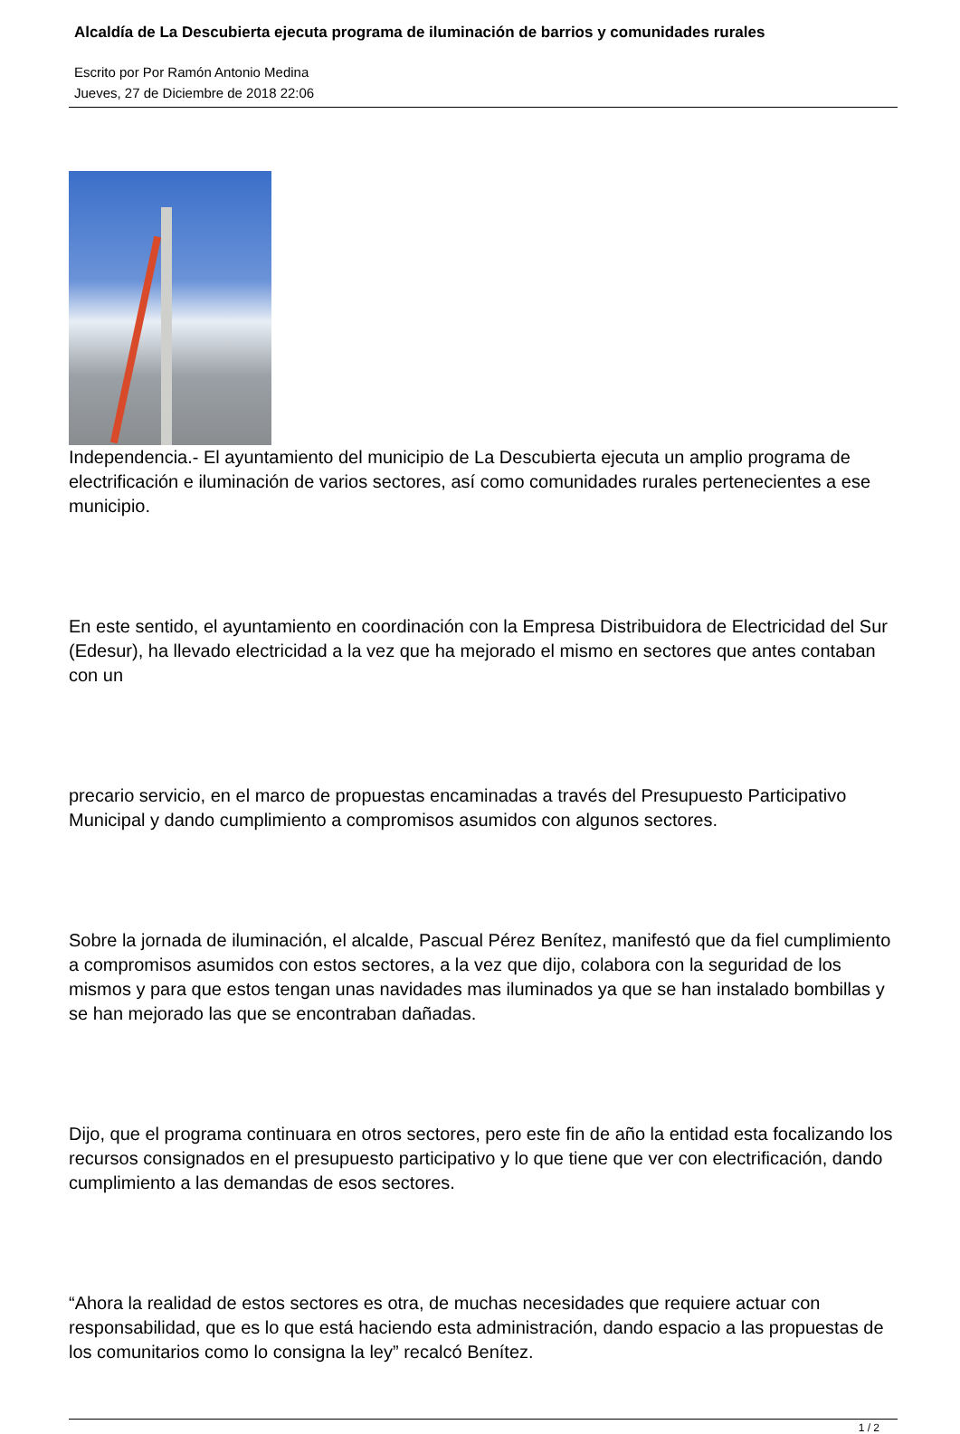Alcaldía de La Descubierta ejecuta programa de iluminación de barrios y comunidades rurales
Escrito por Por Ramón Antonio Medina
Jueves, 27 de Diciembre de 2018 22:06
Independencia.- El ayuntamiento del municipio de La Descubierta ejecuta un amplio programa de electrificación e iluminación de varios sectores, así como comunidades rurales pertenecientes a ese municipio.
En este sentido, el ayuntamiento en coordinación con la Empresa Distribuidora de Electricidad del Sur (Edesur), ha llevado electricidad a la vez que ha mejorado el mismo en sectores que antes contaban con un
precario servicio, en el marco de propuestas encaminadas a través del Presupuesto Participativo Municipal y dando cumplimiento a compromisos asumidos con algunos sectores.
Sobre la jornada de iluminación, el alcalde, Pascual Pérez Benítez, manifestó que da fiel cumplimiento a compromisos asumidos con estos sectores, a la vez que dijo, colabora con la seguridad de los mismos y para que estos tengan unas navidades mas iluminados ya que se han instalado bombillas y se han mejorado las que se encontraban dañadas.
Dijo, que el programa continuara en otros sectores, pero este fin de año la entidad esta focalizando los recursos consignados en el presupuesto participativo y lo que tiene que ver con electrificación, dando cumplimiento a las demandas de esos sectores.
“Ahora la realidad de estos sectores es otra, de muchas necesidades que requiere actuar con responsabilidad, que es lo que está haciendo esta administración, dando espacio a las propuestas de los comunitarios como lo consigna la ley” recalcó Benítez.
1 / 2